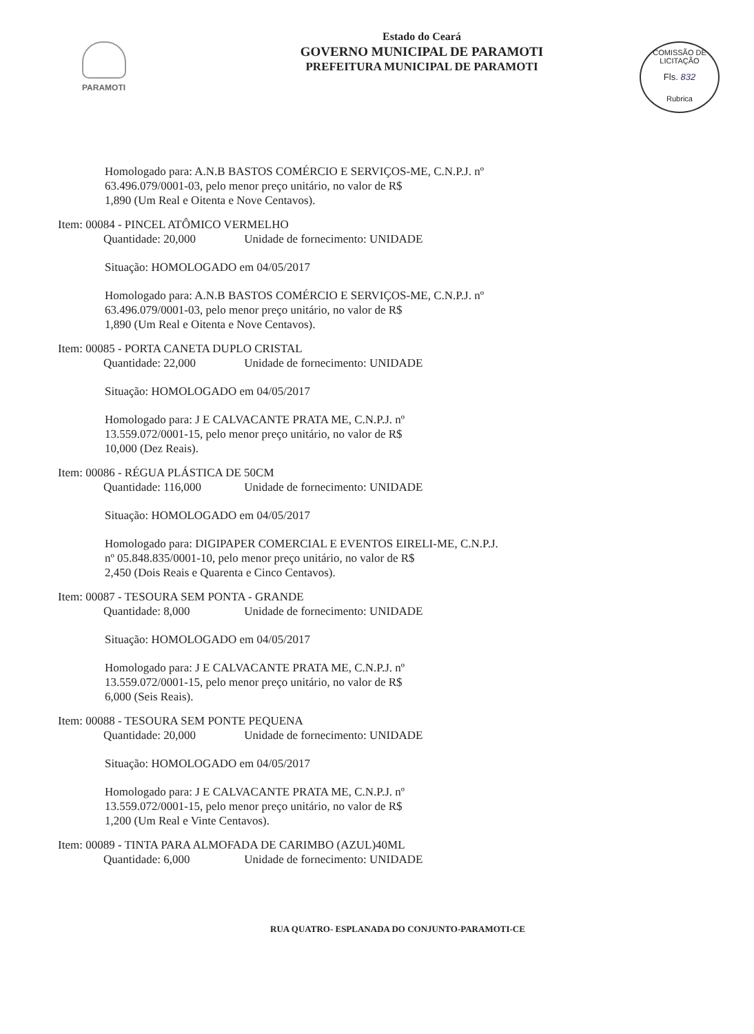PARAMOTI
COMISSÃO DE LICITAÇÃO
Fls. 832
Rubrica
Estado do Ceará
GOVERNO MUNICIPAL DE PARAMOTI
PREFEITURA MUNICIPAL DE PARAMOTI
Homologado para: A.N.B BASTOS COMÉRCIO E SERVIÇOS-ME, C.N.P.J. nº
63.496.079/0001-03, pelo menor preço unitário, no valor de R$
1,890 (Um Real e Oitenta e Nove Centavos).
Item: 00084 - PINCEL ATÔMICO VERMELHO
Quantidade: 20,000 Unidade de fornecimento: UNIDADE
Situação: HOMOLOGADO em 04/05/2017
Homologado para: A.N.B BASTOS COMÉRCIO E SERVIÇOS-ME, C.N.P.J. nº
63.496.079/0001-03, pelo menor preço unitário, no valor de R$
1,890 (Um Real e Oitenta e Nove Centavos).
Item: 00085 - PORTA CANETA DUPLO CRISTAL
Quantidade: 22,000 Unidade de fornecimento: UNIDADE
Situação: HOMOLOGADO em 04/05/2017
Homologado para: J E CALVACANTE PRATA ME, C.N.P.J. nº
13.559.072/0001-15, pelo menor preço unitário, no valor de R$
10,000 (Dez Reais).
Item: 00086 - RÉGUA PLÁSTICA DE 50CM
Quantidade: 116,000 Unidade de fornecimento: UNIDADE
Situação: HOMOLOGADO em 04/05/2017
Homologado para: DIGIPAPER COMERCIAL E EVENTOS EIRELI-ME, C.N.P.J.
nº 05.848.835/0001-10, pelo menor preço unitário, no valor de R$
2,450 (Dois Reais e Quarenta e Cinco Centavos).
Item: 00087 - TESOURA SEM PONTA - GRANDE
Quantidade: 8,000 Unidade de fornecimento: UNIDADE
Situação: HOMOLOGADO em 04/05/2017
Homologado para: J E CALVACANTE PRATA ME, C.N.P.J. nº
13.559.072/0001-15, pelo menor preço unitário, no valor de R$
6,000 (Seis Reais).
Item: 00088 - TESOURA SEM PONTE PEQUENA
Quantidade: 20,000 Unidade de fornecimento: UNIDADE
Situação: HOMOLOGADO em 04/05/2017
Homologado para: J E CALVACANTE PRATA ME, C.N.P.J. nº
13.559.072/0001-15, pelo menor preço unitário, no valor de R$
1,200 (Um Real e Vinte Centavos).
Item: 00089 - TINTA PARA ALMOFADA DE CARIMBO (AZUL)40ML
Quantidade: 6,000 Unidade de fornecimento: UNIDADE
RUA QUATRO- ESPLANADA DO CONJUNTO-PARAMOTI-CE